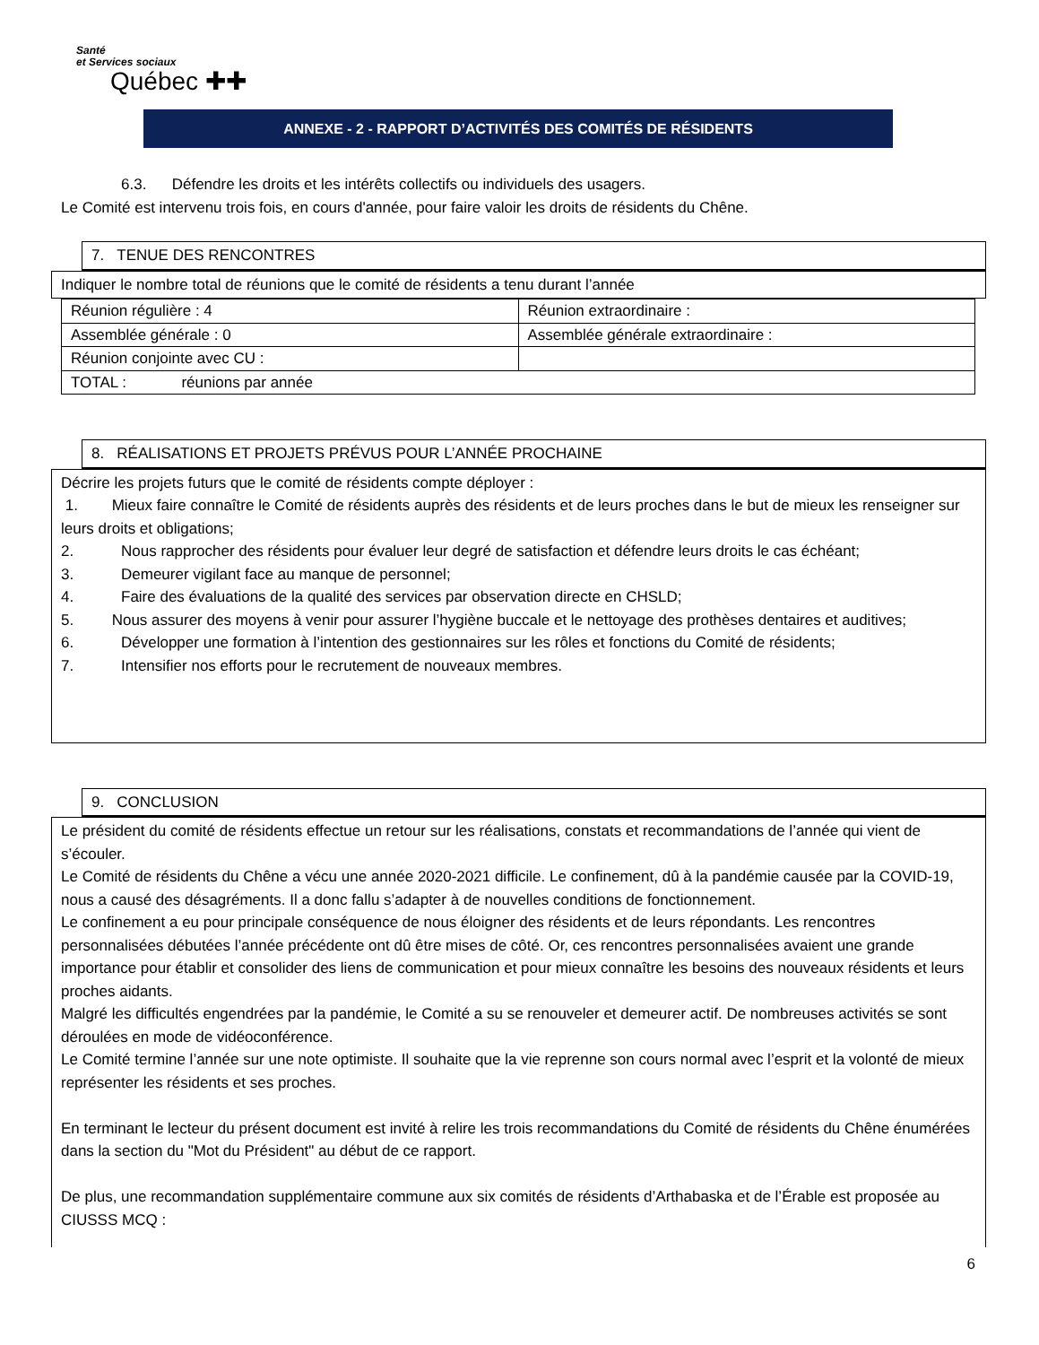Santé
et Services sociaux
Québec ✚✚
ANNEXE - 2 - RAPPORT D’ACTIVITÉS DES COMITÉS DE RÉSIDENTS
6.3. Défendre les droits et les intérêts collectifs ou individuels des usagers.
Le Comité est intervenu trois fois, en cours d'année, pour faire valoir les droits de résidents du Chêne.
7. TENUE DES RENCONTRES
Indiquer le nombre total de réunions que le comité de résidents a tenu durant l’année
| Réunion régulière : 4 | Réunion extraordinaire : |
| Assemblée générale : 0 | Assemblée générale extraordinaire : |
| Réunion conjointe avec CU : | |
| TOTAL : réunions par année | |
8. RÉALISATIONS ET PROJETS PRÉVUS POUR L’ANNÉE PROCHAINE
Décrire les projets futurs que le comité de résidents compte déployer :
1. Mieux faire connaître le Comité de résidents auprès des résidents et de leurs proches dans le but de mieux les renseigner sur leurs droits et obligations;
2. Nous rapprocher des résidents pour évaluer leur degré de satisfaction et défendre leurs droits le cas échéant;
3. Demeurer vigilant face au manque de personnel;
4. Faire des évaluations de la qualité des services par observation directe en CHSLD;
5. Nous assurer des moyens à venir pour assurer l’hygiène buccale et le nettoyage des prothèses dentaires et auditives;
6. Développer une formation à l’intention des gestionnaires sur les rôles et fonctions du Comité de résidents;
7. Intensifier nos efforts pour le recrutement de nouveaux membres.
9. CONCLUSION
Le président du comité de résidents effectue un retour sur les réalisations, constats et recommandations de l’année qui vient de s’écouler.
Le Comité de résidents du Chêne a vécu une année 2020-2021 difficile. Le confinement, dû à la pandémie causée par la COVID-19, nous a causé des désagréments. Il a donc fallu s’adapter à de nouvelles conditions de fonctionnement.
Le confinement a eu pour principale conséquence de nous éloigner des résidents et de leurs répondants. Les rencontres personnalisées débutées l’année précédente ont dû être mises de côté. Or, ces rencontres personnalisées avaient une grande importance pour établir et consolider des liens de communication et pour mieux connaître les besoins des nouveaux résidents et leurs proches aidants.
Malgré les difficultés engendrées par la pandémie, le Comité a su se renouveler et demeurer actif. De nombreuses activités se sont déroulées en mode de vidéoconférence.
Le Comité termine l’année sur une note optimiste. Il souhaite que la vie reprenne son cours normal avec l’esprit et la volonté de mieux représenter les résidents et ses proches.
En terminant le lecteur du présent document est invité à relire les trois recommandations du Comité de résidents du Chêne énumérées dans la section du "Mot du Président" au début de ce rapport.
De plus, une recommandation supplémentaire commune aux six comités de résidents d’Arthabaska et de l’Érable est proposée au CIUSSS MCQ :
6